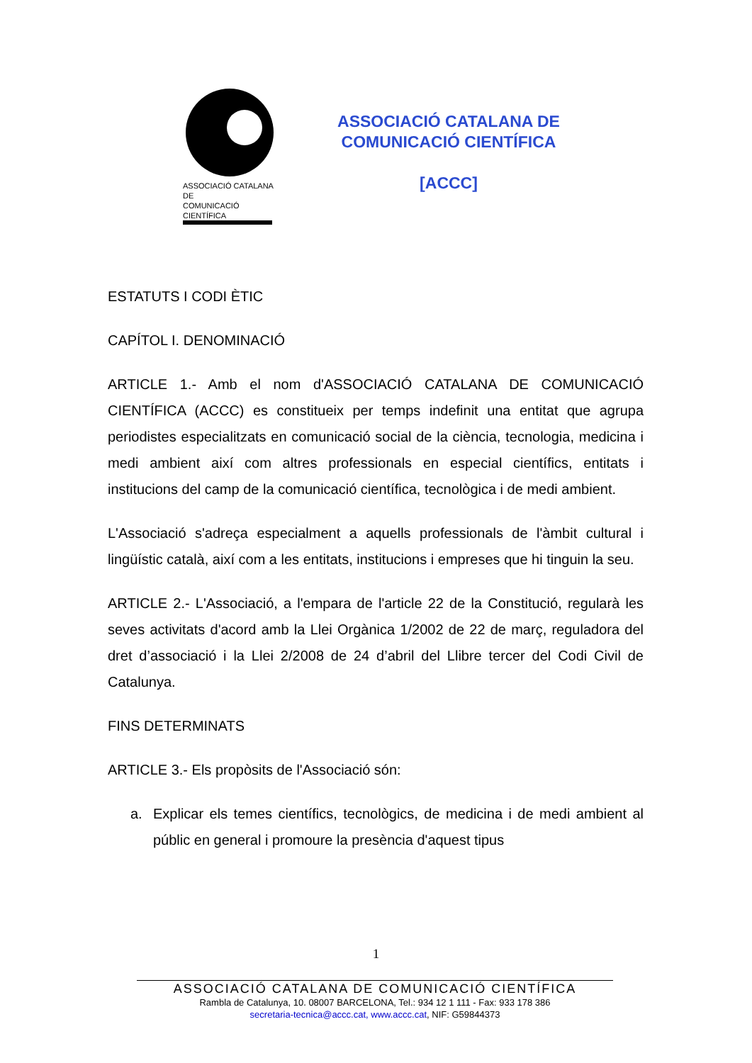ASSOCIACIÓ CATALANA DE
COMUNICACIÓ CIENTÍFICA
ASSOCIACIÓ CATALANA DE
COMUNICACIÓ CIENTÍFICA
[ACCC]
ESTATUTS I CODI ÈTIC
CAPÍTOL I. DENOMINACIÓ
ARTICLE 1.- Amb el nom d'ASSOCIACIÓ CATALANA DE COMUNICACIÓ CIENTÍFICA (ACCC) es constitueix per temps indefinit una entitat que agrupa periodistes especialitzats en comunicació social de la ciència, tecnologia, medicina i medi ambient així com altres professionals en especial científics, entitats i institucions del camp de la comunicació científica, tecnològica i de medi ambient.
L'Associació s'adreça especialment a aquells professionals de l'àmbit cultural i lingüístic català, així com a les entitats, institucions i empreses que hi tinguin la seu.
ARTICLE 2.- L'Associació, a l'empara de l'article 22 de la Constitució, regularà les seves activitats d'acord amb la Llei Orgànica 1/2002 de 22 de març, reguladora del dret d’associació i la Llei 2/2008 de 24 d’abril del Llibre tercer del Codi Civil de Catalunya.
FINS DETERMINATS
ARTICLE 3.- Els propòsits de l'Associació són:
a. Explicar els temes científics, tecnològics, de medicina i de medi ambient al públic en general i promoure la presència d'aquest tipus
1
ASSOCIACIÓ CATALANA DE COMUNICACIÓ CIENTÍFICA
Rambla de Catalunya, 10. 08007 BARCELONA, Tel.: 934 12 1 111 - Fax: 933 178 386
secretaria-tecnica@accc.cat, www.accc.cat, NIF: G59844373